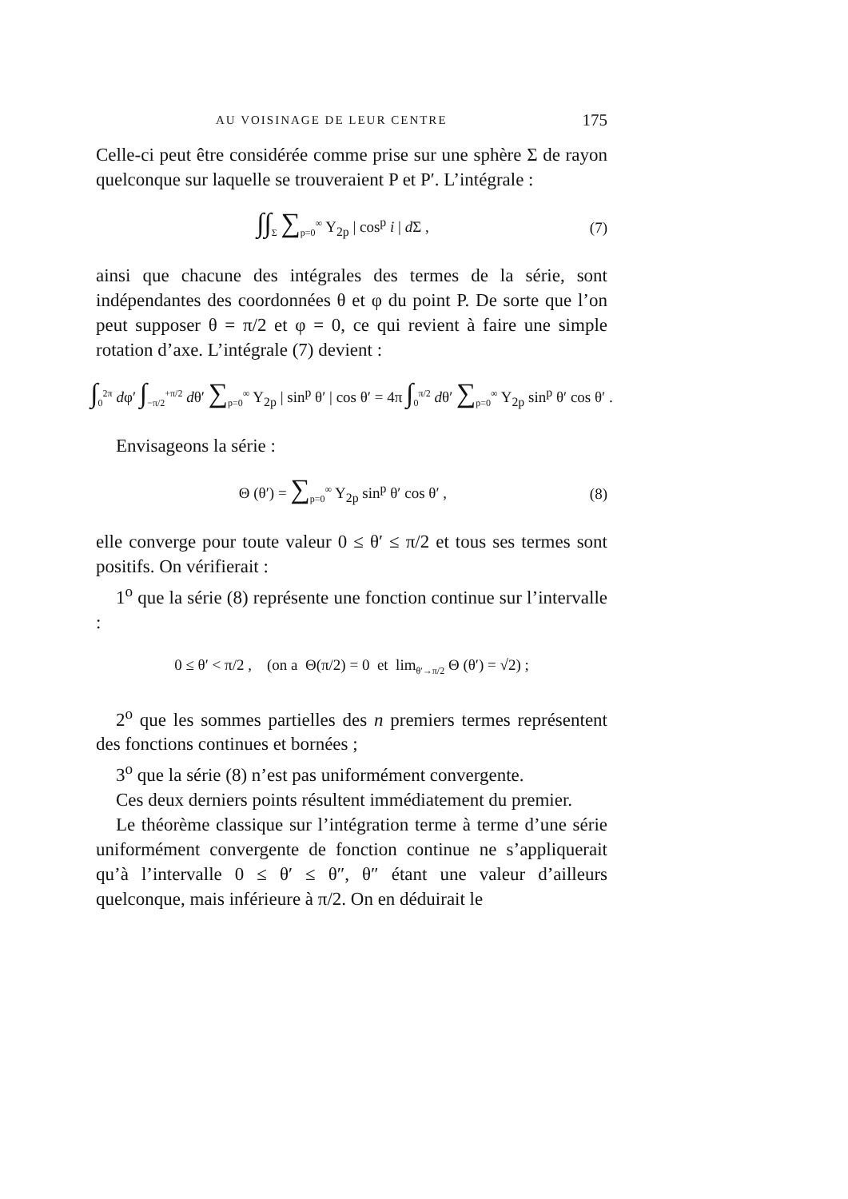AU VOISINAGE DE LEUR CENTRE 175
Celle-ci peut être considérée comme prise sur une sphère Σ de rayon quelconque sur laquelle se trouveraient P et P′. L’intégrale :
∫∫<sub>Σ</sub> ∑<sub>p=0</sub><sup>∞</sup> Y<sub>2p</sub> | cos<sup>p</sup> i | d Σ , (7)
ainsi que chacune des intégrales des termes de la série, sont indépendantes des coordonnées θ et φ du point P. De sorte que l’on peut supposer θ = π/2 et φ = 0, ce qui revient à faire une simple rotation d’axe. L’intégrale (7) devient :
∫<sub>0</sub><sup>2π</sup> dφ′ ∫<sub>−π/2</sub><sup>+π/2</sup> dθ′ ∑<sub>p=0</sub><sup>∞</sup> Y<sub>2p</sub> | sin<sup>p</sup> θ′ | cos θ′ = 4π ∫<sub>0</sub><sup>π/2</sup> dθ′ ∑<sub>p=0</sub><sup>∞</sup> Y<sub>2p</sub> sin<sup>p</sup> θ′ cos θ′ .
Envisageons la série :
Θ (θ′) = ∑<sub>p=0</sub><sup>∞</sup> Y<sub>2p</sub> sin<sup>p</sup> θ′ cos θ′ , (8)
elle converge pour toute valeur 0 ≤ θ′ ≤ π/2 et tous ses termes sont positifs. On vérifierait :
1<sup>o</sup> que la série (8) représente une fonction continue sur l’intervalle :
0 ≤ θ′ < π/2 , (on a Θ(π/2) = 0 et lim<sub>θ′→π/2</sub> Θ (θ′) = √2) ;
2<sup>o</sup> que les sommes partielles des n premiers termes représentent des fonctions continues et bornées ;
3<sup>o</sup> que la série (8) n’est pas uniformément convergente.
Ces deux derniers points résultent immédiatement du premier.
Le théorème classique sur l’intégration terme à terme d’une série uniformément convergente de fonction continue ne s’appliquerait qu’à l’intervalle 0 ≤ θ′ ≤ θ″, θ″ étant une valeur d’ailleurs quelconque, mais inférieure à π/2. On en déduirait le